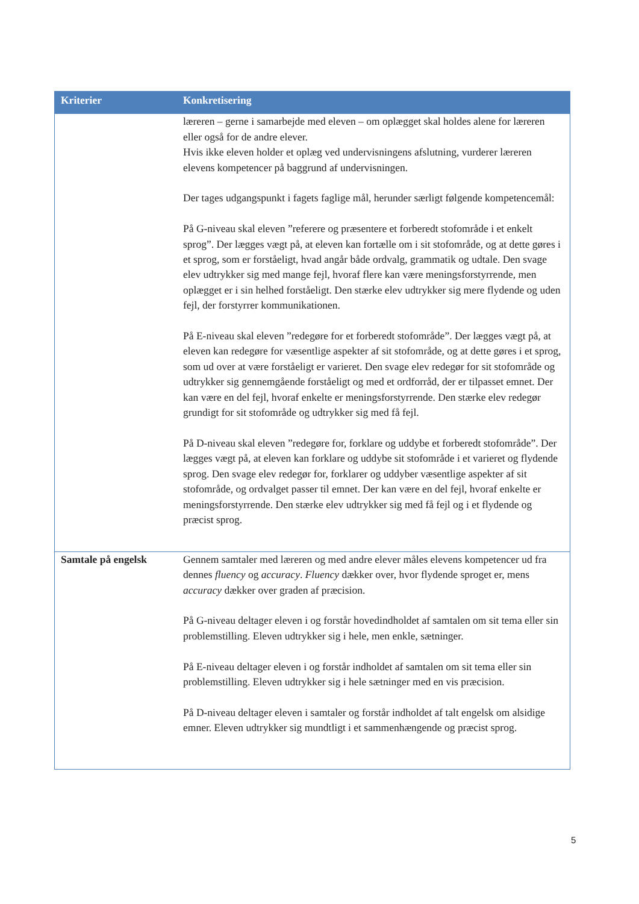| Kriterier | Konkretisering |
| --- | --- |
| | læreren – gerne i samarbejde med eleven – om oplægget skal holdes alene for læreren eller også for de andre elever. Hvis ikke eleven holder et oplæg ved undervisningens afslutning, vurderer læreren elevens kompetencer på baggrund af undervisningen. Der tages udgangspunkt i fagets faglige mål, herunder særligt følgende kompetencemål: På G-niveau skal eleven ”referere og præsentere et forberedt stofområde i et enkelt sprog”. Der lægges vægt på, at eleven kan fortælle om i sit stofområde, og at dette gøres i et sprog, som er forståeligt, hvad angår både ordvalg, grammatik og udtale. Den svage elev udtrykker sig med mange fejl, hvoraf flere kan være meningsforstyrrende, men oplægget er i sin helhed forståeligt. Den stærke elev udtrykker sig mere flydende og uden fejl, der forstyrrer kommunikationen. På E-niveau skal eleven ”redegøre for et forberedt stofområde”. Der lægges vægt på, at eleven kan redegøre for væsentlige aspekter af sit stofområde, og at dette gøres i et sprog, som ud over at være forståeligt er varieret. Den svage elev redegør for sit stofområde og udtrykker sig gennemgående forståeligt og med et ordforråd, der er tilpasset emnet. Der kan være en del fejl, hvoraf enkelte er meningsforstyrrende. Den stærke elev redegør grundigt for sit stofområde og udtrykker sig med få fejl. På D-niveau skal eleven ”redegøre for, forklare og uddybe et forberedt stofområde”. Der lægges vægt på, at eleven kan forklare og uddybe sit stofområde i et varieret og flydende sprog. Den svage elev redegør for, forklarer og uddyber væsentlige aspekter af sit stofområde, og ordvalget passer til emnet. Der kan være en del fejl, hvoraf enkelte er meningsforstyrrende. Den stærke elev udtrykker sig med få fejl og i et flydende og præcist sprog. |
| Samtale på engelsk | Gennem samtaler med læreren og med andre elever måles elevens kompetencer ud fra dennes fluency og accuracy . Fluency dækker over, hvor flydende sproget er, mens accuracy dækker over graden af præcision. På G-niveau deltager eleven i og forstår hovedindholdet af samtalen om sit tema eller sin problemstilling. Eleven udtrykker sig i hele, men enkle, sætninger. På E-niveau deltager eleven i og forstår indholdet af samtalen om sit tema eller sin problemstilling. Eleven udtrykker sig i hele sætninger med en vis præcision. På D-niveau deltager eleven i samtaler og forstår indholdet af talt engelsk om alsidige emner. Eleven udtrykker sig mundtligt i et sammenhængende og præcist sprog. |
5